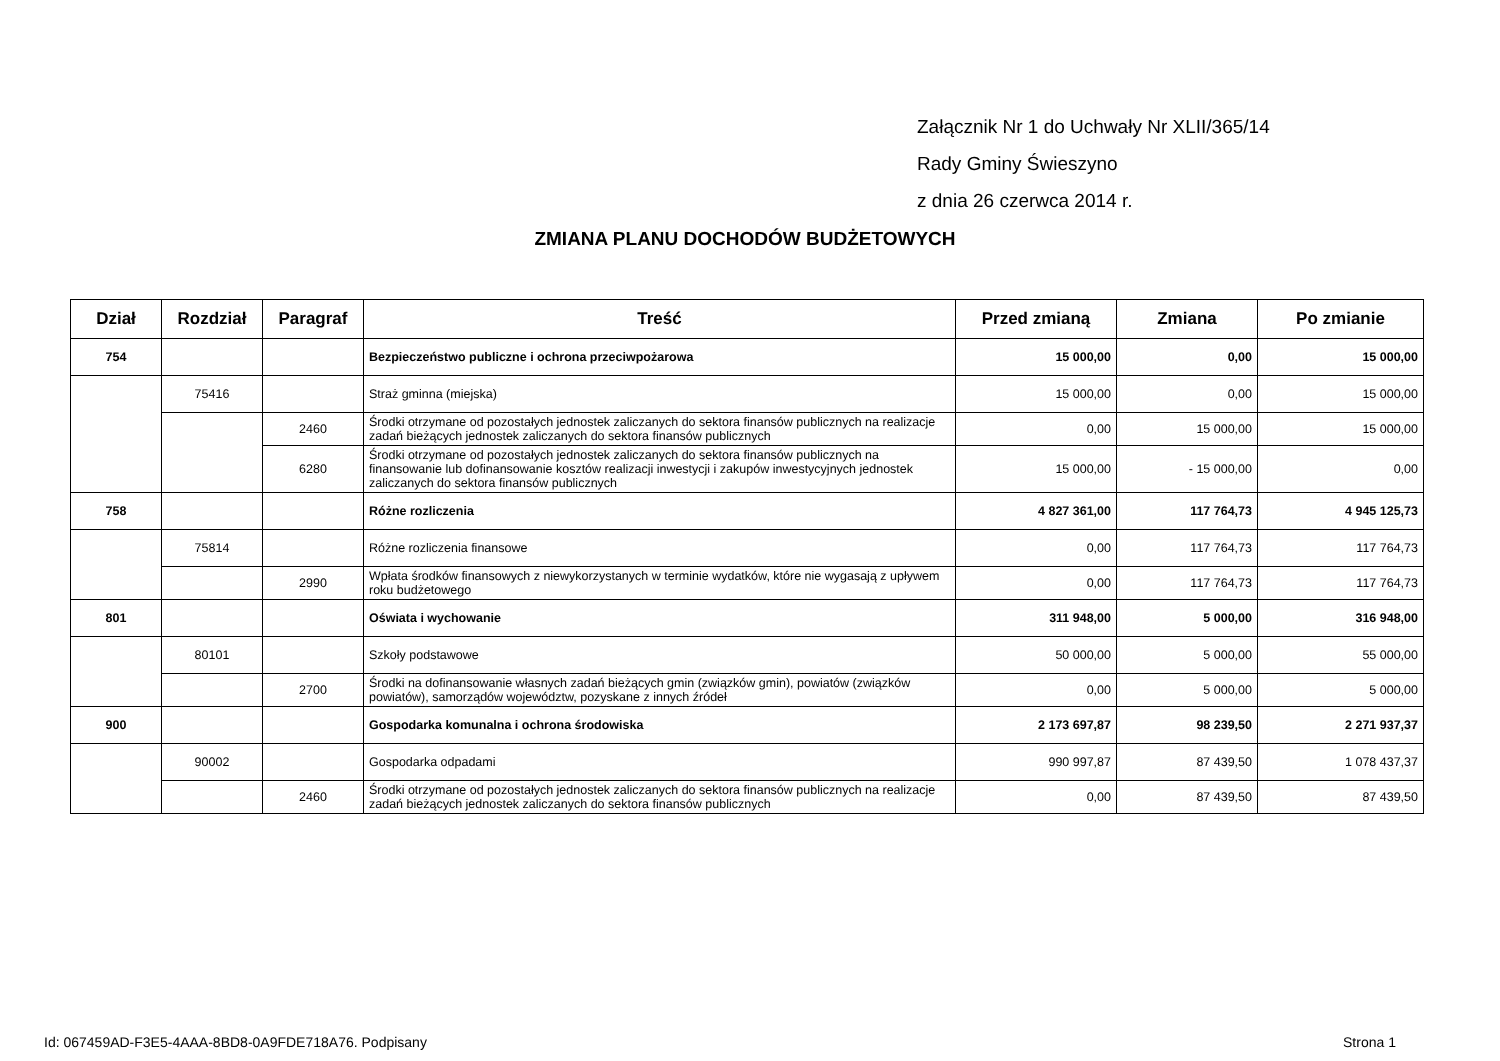Załącznik Nr 1 do Uchwały Nr XLII/365/14
Rady Gminy Świeszyno
z dnia 26 czerwca 2014 r.
ZMIANA PLANU DOCHODÓW BUDŻETOWYCH
| Dział | Rozdział | Paragraf | Treść | Przed zmianą | Zmiana | Po zmianie |
| --- | --- | --- | --- | --- | --- | --- |
| 754 | | | Bezpieczeństwo publiczne i ochrona przeciwpożarowa | 15 000,00 | 0,00 | 15 000,00 |
| | 75416 | | Straż gminna (miejska) | 15 000,00 | 0,00 | 15 000,00 |
| | | 2460 | Środki otrzymane od pozostałych jednostek zaliczanych do sektora finansów publicznych na realizacje zadań bieżących jednostek zaliczanych do sektora finansów publicznych | 0,00 | 15 000,00 | 15 000,00 |
| | | 6280 | Środki otrzymane od pozostałych jednostek zaliczanych do sektora finansów publicznych na finansowanie lub dofinansowanie kosztów realizacji inwestycji i zakupów inwestycyjnych jednostek zaliczanych do sektora finansów publicznych | 15 000,00 | - 15 000,00 | 0,00 |
| 758 | | | Różne rozliczenia | 4 827 361,00 | 117 764,73 | 4 945 125,73 |
| | 75814 | | Różne rozliczenia finansowe | 0,00 | 117 764,73 | 117 764,73 |
| | | 2990 | Wpłata środków finansowych z niewykorzystanych w terminie wydatków, które nie wygasają z upływem roku budżetowego | 0,00 | 117 764,73 | 117 764,73 |
| 801 | | | Oświata i wychowanie | 311 948,00 | 5 000,00 | 316 948,00 |
| | 80101 | | Szkoły podstawowe | 50 000,00 | 5 000,00 | 55 000,00 |
| | | 2700 | Środki na dofinansowanie własnych zadań bieżących gmin (związków gmin), powiatów (związków powiatów), samorządów województw, pozyskane z innych źródeł | 0,00 | 5 000,00 | 5 000,00 |
| 900 | | | Gospodarka komunalna i ochrona środowiska | 2 173 697,87 | 98 239,50 | 2 271 937,37 |
| | 90002 | | Gospodarka odpadami | 990 997,87 | 87 439,50 | 1 078 437,37 |
| | | 2460 | Środki otrzymane od pozostałych jednostek zaliczanych do sektora finansów publicznych na realizacje zadań bieżących jednostek zaliczanych do sektora finansów publicznych | 0,00 | 87 439,50 | 87 439,50 |
Id: 067459AD-F3E5-4AAA-8BD8-0A9FDE718A76. Podpisany
Strona 1